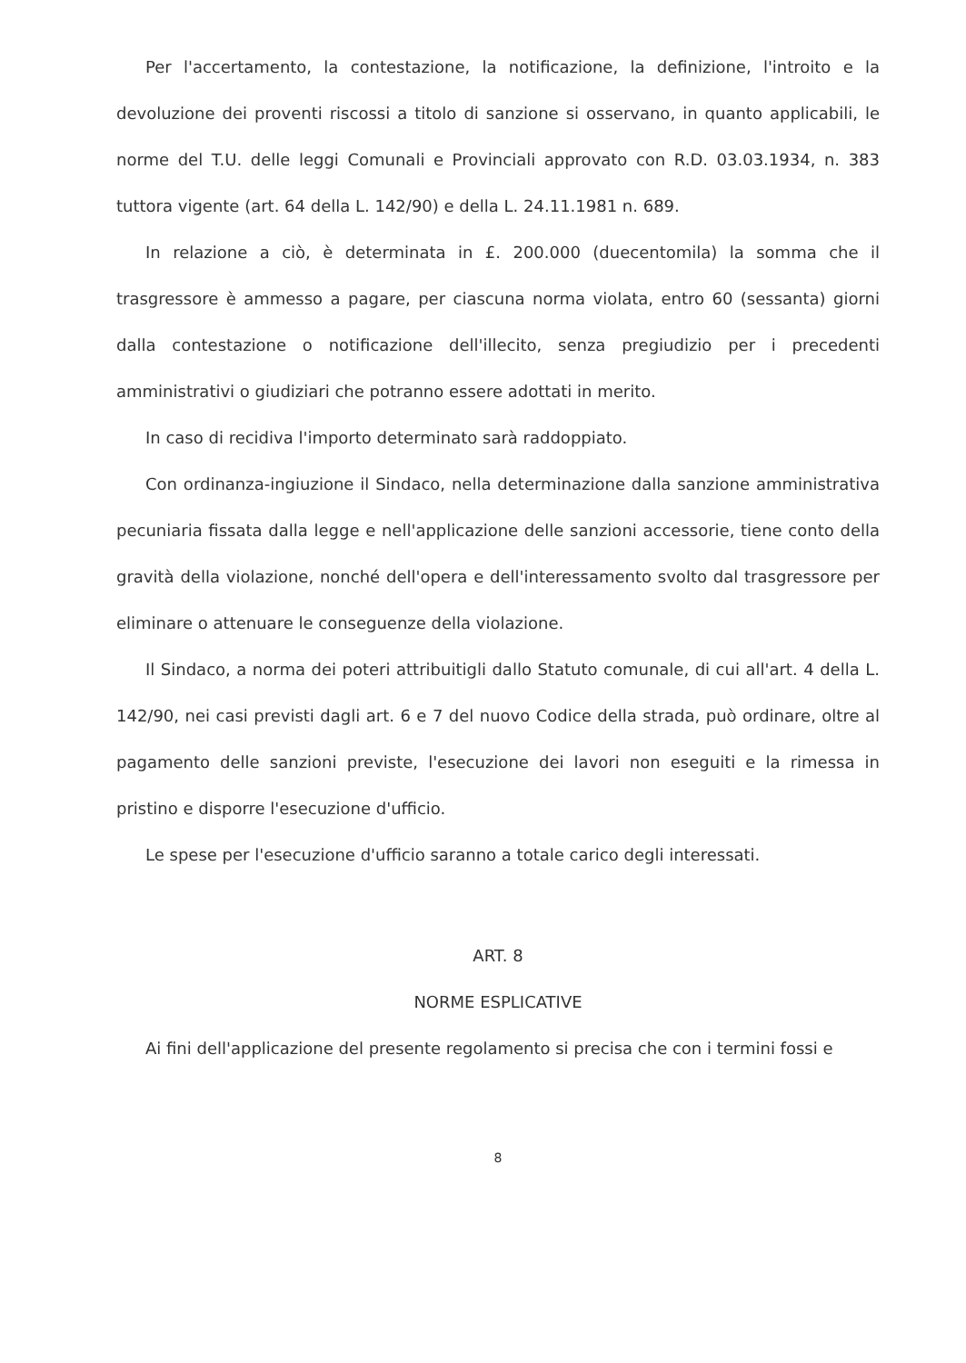Per l'accertamento, la contestazione, la notificazione, la definizione, l'introito e la devoluzione dei proventi riscossi a titolo di sanzione si osservano, in quanto applicabili, le norme del T.U. delle leggi Comunali e Provinciali approvato con R.D. 03.03.1934, n. 383 tuttora vigente (art. 64 della L. 142/90) e della L. 24.11.1981 n. 689.
In relazione a ciò, è determinata in £. 200.000 (duecentomila) la somma che il trasgressore è ammesso a pagare, per ciascuna norma violata, entro 60 (sessanta) giorni dalla contestazione o notificazione dell'illecito, senza pregiudizio per i precedenti amministrativi o giudiziari che potranno essere adottati in merito.
In caso di recidiva l'importo determinato sarà raddoppiato.
Con ordinanza-ingiuzione il Sindaco, nella determinazione dalla sanzione amministrativa pecuniaria fissata dalla legge e nell'applicazione delle sanzioni accessorie, tiene conto della gravità della violazione, nonché dell'opera e dell'interessamento svolto dal trasgressore per eliminare o attenuare le conseguenze della violazione.
Il Sindaco, a norma dei poteri attribuitigli dallo Statuto comunale, di cui all'art. 4 della L. 142/90, nei casi previsti dagli art. 6 e 7 del nuovo Codice della strada, può ordinare, oltre al pagamento delle sanzioni previste, l'esecuzione dei lavori non eseguiti e la rimessa in pristino e disporre l'esecuzione d'ufficio.
Le spese per l'esecuzione d'ufficio saranno a totale carico degli interessati.
ART. 8
NORME ESPLICATIVE
Ai fini dell'applicazione del presente regolamento si precisa che con i termini fossi e
8